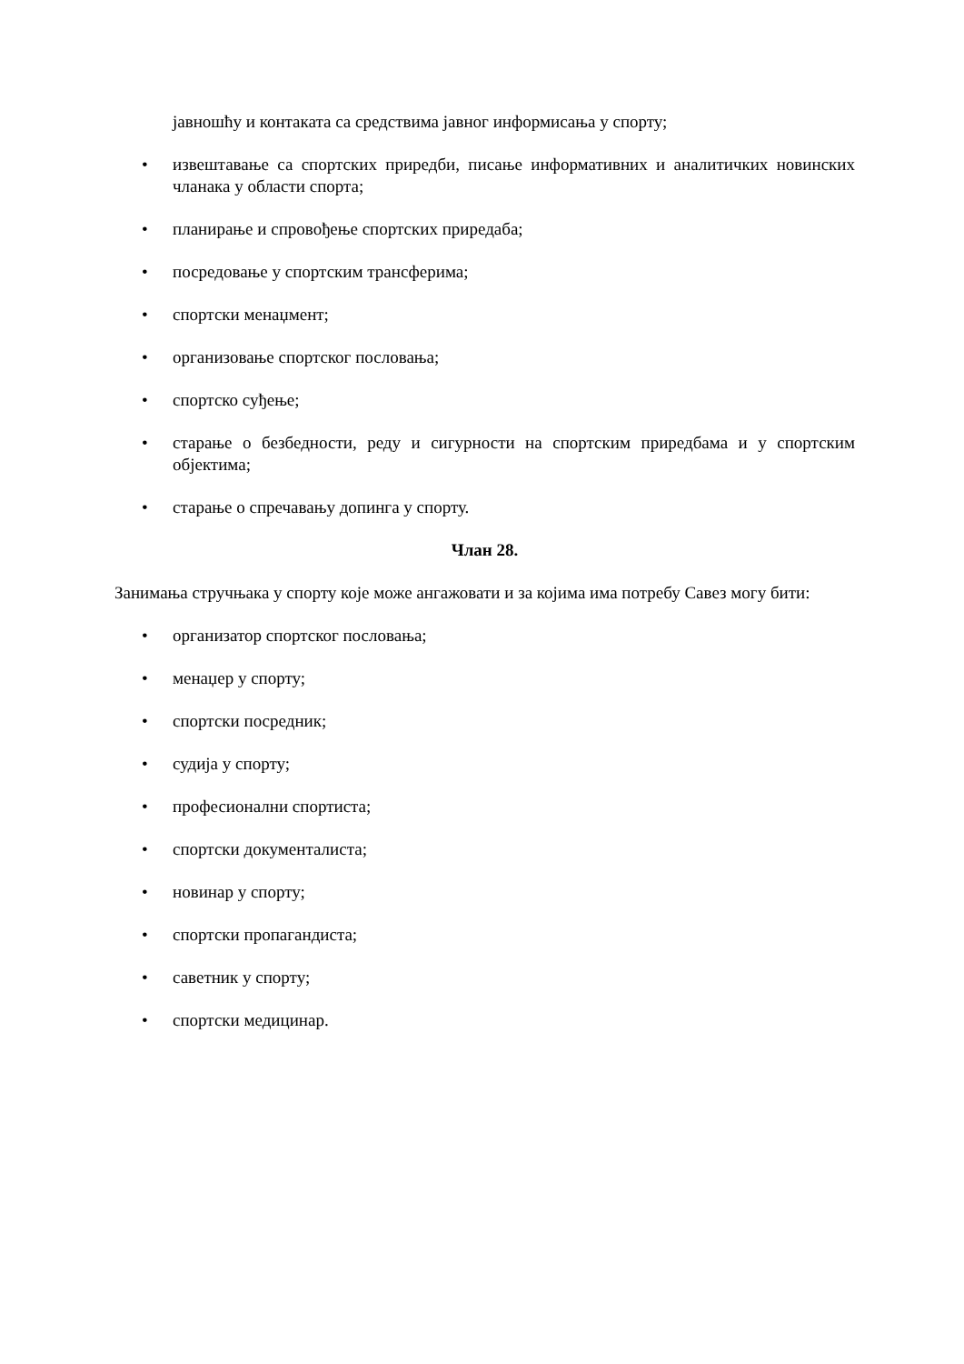јавношћу и контаката са средствима јавног информисања у спорту;
• извештавање са спортских приредби, писање информативних и аналитичких новинских чланака у области спорта;
• планирање и спровођење спортских приредаба;
• посредовање у спортским трансферима;
• спортски менаџмент;
• организовање спортског пословања;
• спортско суђење;
• старање о безбедности, реду и сигурности на спортским приредбама и у спортским објектима;
• старање о спречавању допинга у спорту.
Члан 28.
Занимања стручњака у спорту које може ангажовати и за којима има потребу Савез могу бити:
• организатор спортског пословања;
• менаџер у спорту;
• спортски посредник;
• судија у спорту;
• професионални спортиста;
• спортски документалиста;
• новинар у спорту;
• спортски пропагандиста;
• саветник у спорту;
• спортски медицинар.